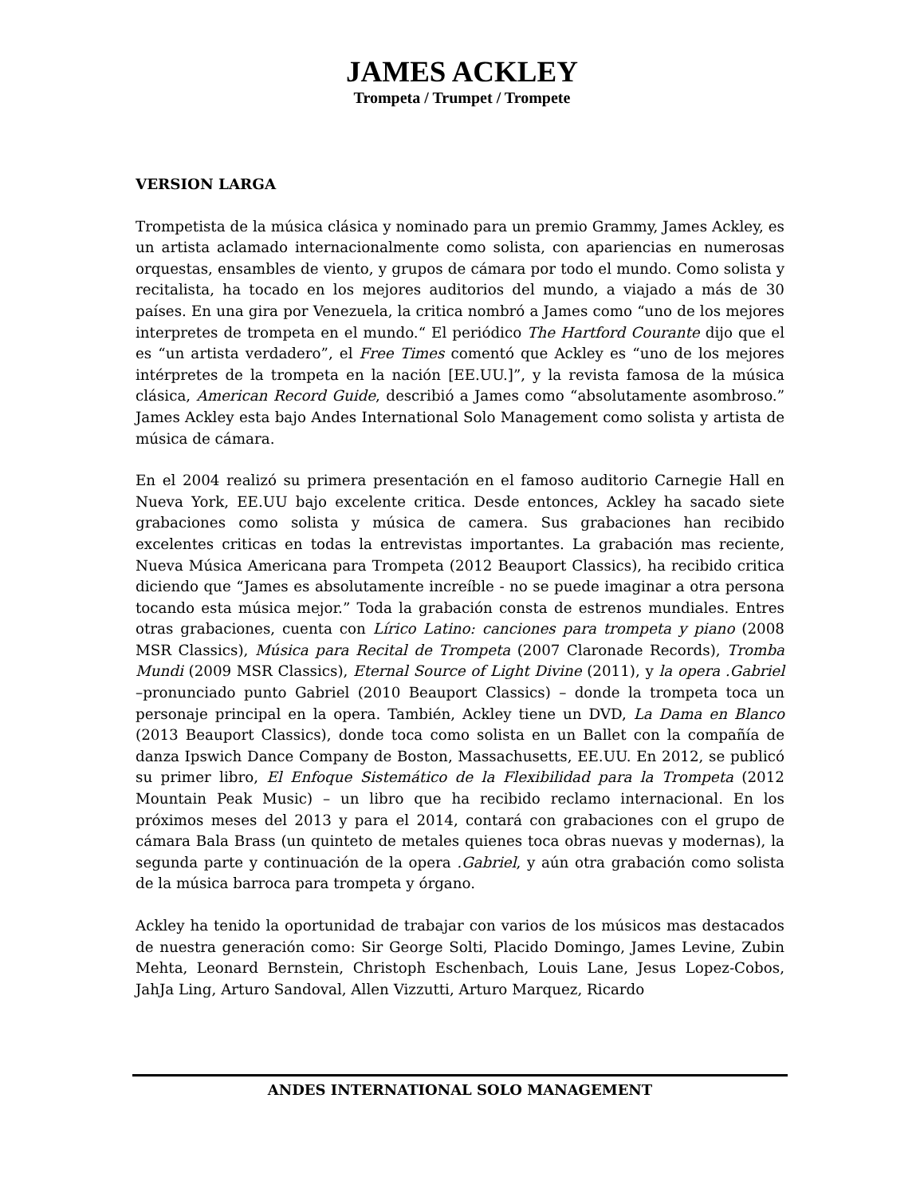JAMES ACKLEY
Trompeta / Trumpet / Trompete
VERSION LARGA
Trompetista de la música clásica y nominado para un premio Grammy, James Ackley, es un artista aclamado internacionalmente como solista, con apariencias en numerosas orquestas, ensambles de viento, y grupos de cámara por todo el mundo. Como solista y recitalista, ha tocado en los mejores auditorios del mundo, a viajado a más de 30 países. En una gira por Venezuela, la critica nombró a James como “uno de los mejores interpretes de trompeta en el mundo.“ El periódico The Hartford Courante dijo que el es “un artista verdadero”, el Free Times comentó que Ackley es “uno de los mejores intérpretes de la trompeta en la nación [EE.UU.]”, y la revista famosa de la música clásica, American Record Guide, describió a James como “absolutamente asombroso.” James Ackley esta bajo Andes International Solo Management como solista y artista de música de cámara.
En el 2004 realizó su primera presentación en el famoso auditorio Carnegie Hall en Nueva York, EE.UU bajo excelente critica. Desde entonces, Ackley ha sacado siete grabaciones como solista y música de camera. Sus grabaciones han recibido excelentes criticas en todas la entrevistas importantes. La grabación mas reciente, Nueva Música Americana para Trompeta (2012 Beauport Classics), ha recibido critica diciendo que “James es absolutamente increíble - no se puede imaginar a otra persona tocando esta música mejor.” Toda la grabación consta de estrenos mundiales. Entres otras grabaciones, cuenta con Lírico Latino: canciones para trompeta y piano (2008 MSR Classics), Música para Recital de Trompeta (2007 Claronade Records), Tromba Mundi (2009 MSR Classics), Eternal Source of Light Divine (2011), y la opera .Gabriel –pronunciado punto Gabriel (2010 Beauport Classics) – donde la trompeta toca un personaje principal en la opera. También, Ackley tiene un DVD, La Dama en Blanco (2013 Beauport Classics), donde toca como solista en un Ballet con la compañía de danza Ipswich Dance Company de Boston, Massachusetts, EE.UU. En 2012, se publicó su primer libro, El Enfoque Sistemático de la Flexibilidad para la Trompeta (2012 Mountain Peak Music) – un libro que ha recibido reclamo internacional. En los próximos meses del 2013 y para el 2014, contará con grabaciones con el grupo de cámara Bala Brass (un quinteto de metales quienes toca obras nuevas y modernas), la segunda parte y continuación de la opera .Gabriel, y aún otra grabación como solista de la música barroca para trompeta y órgano.
Ackley ha tenido la oportunidad de trabajar con varios de los músicos mas destacados de nuestra generación como: Sir George Solti, Placido Domingo, James Levine, Zubin Mehta, Leonard Bernstein, Christoph Eschenbach, Louis Lane, Jesus Lopez-Cobos, JahJa Ling, Arturo Sandoval, Allen Vizzutti, Arturo Marquez, Ricardo
ANDES INTERNATIONAL SOLO MANAGEMENT